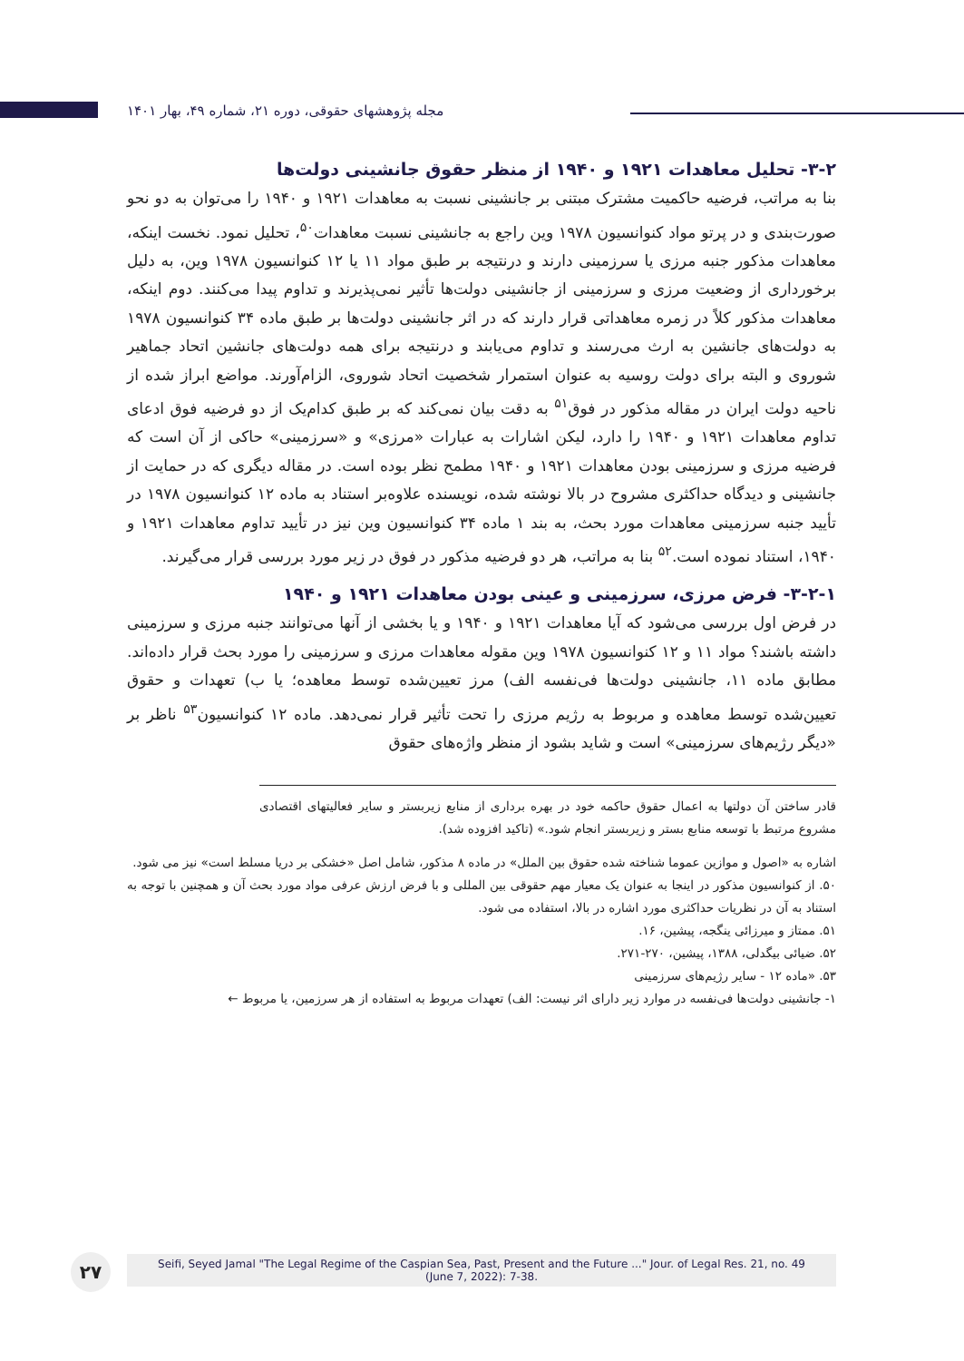مجله پژوهشهای حقوقی، دوره ۲۱، شماره ۴۹، بهار ۱۴۰۱
۳-۲- تحلیل معاهدات ۱۹۲۱ و ۱۹۴۰ از منظر حقوق جانشینی دولت‌ها
بنا به مراتب، فرضیه حاکمیت مشترک مبتنی بر جانشینی نسبت به معاهدات ۱۹۲۱ و ۱۹۴۰ را می‌توان به دو نحو صورت‌بندی و در پرتو مواد کنوانسیون ۱۹۷۸ وین راجع به جانشینی نسبت معاهدات<sup>۵۰</sup>، تحلیل نمود. نخست اینکه، معاهدات مذکور جنبه مرزی یا سرزمینی دارند و درنتیجه بر طبق مواد ۱۱ یا ۱۲ کنوانسیون ۱۹۷۸ وین، به دلیل برخورداری از وضعیت مرزی و سرزمینی از جانشینی دولت‌ها تأثیر نمی‌پذیرند و تداوم پیدا می‌کنند. دوم اینکه، معاهدات مذکور کلاً در زمره معاهداتی قرار دارند که در اثر جانشینی دولت‌ها بر طبق ماده ۳۴ کنوانسیون ۱۹۷۸ به دولت‌های جانشین به ارث می‌رسند و تداوم می‌یابند و درنتیجه برای همه دولت‌های جانشین اتحاد جماهیر شوروی و البته برای دولت روسیه به عنوان استمرار شخصیت اتحاد شوروی، الزام‌آورند. مواضع ابراز شده از ناحیه دولت ایران در مقاله مذکور در فوق<sup>۵۱</sup> به دقت بیان نمی‌کند که بر طبق کدام‌یک از دو فرضیه فوق ادعای تداوم معاهدات ۱۹۲۱ و ۱۹۴۰ را دارد، لیکن اشارات به عبارات «مرزی» و «سرزمینی» حاکی از آن است که فرضیه مرزی و سرزمینی بودن معاهدات ۱۹۲۱ و ۱۹۴۰ مطمح نظر بوده است. در مقاله دیگری که در حمایت از جانشینی و دیدگاه حداکثری مشروح در بالا نوشته شده، نویسنده علاوه‌بر استناد به ماده ۱۲ کنوانسیون ۱۹۷۸ در تأیید جنبه سرزمینی معاهدات مورد بحث، به بند ۱ ماده ۳۴ کنوانسیون وین نیز در تأیید تداوم معاهدات ۱۹۲۱ و ۱۹۴۰، استناد نموده است.<sup>۵۲</sup> بنا به مراتب، هر دو فرضیه مذکور در فوق در زیر مورد بررسی قرار می‌گیرند.
۳-۲-۱- فرض مرزی، سرزمینی و عینی بودن معاهدات ۱۹۲۱ و ۱۹۴۰
در فرض اول بررسی می‌شود که آیا معاهدات ۱۹۲۱ و ۱۹۴۰ و یا بخشی از آنها می‌توانند جنبه مرزی و سرزمینی داشته باشند؟ مواد ۱۱ و ۱۲ کنوانسیون ۱۹۷۸ وین مقوله معاهدات مرزی و سرزمینی را مورد بحث قرار داده‌اند. مطابق ماده ۱۱، جانشینی دولت‌ها فی‌نفسه الف) مرز تعیین‌شده توسط معاهده؛ یا ب) تعهدات و حقوق تعیین‌شده توسط معاهده و مربوط به رژیم مرزی را تحت تأثیر قرار نمی‌دهد. ماده ۱۲ کنوانسیون<sup>۵۳</sup> ناظر بر «دیگر رژیم‌های سرزمینی» است و شاید بشود از منظر واژه‌های حقوق
قادر ساختن آن دولتها به اعمال حقوق حاکمه خود در بهره برداری از منابع زیربستر و سایر فعالیتهای اقتصادی مشروع مرتبط با توسعه منابع بستر و زیربستر انجام شود.» (تاکید افزوده شد).
اشاره به «اصول و موازین عموما شناخته شده حقوق بین الملل» در ماده ۸ مذکور، شامل اصل «خشکی بر دریا مسلط است» نیز می شود.
۵۰. از کنوانسیون مذکور در اینجا به عنوان یک معیار مهم حقوقی بین المللی و با فرض ارزش عرفی مواد مورد بحث آن و همچنین با توجه به استناد به آن در نظریات حداکثری مورد اشاره در بالا، استفاده می شود.
۵۱. ممتاز و میرزائی ینگجه، پیشین، ۱۶.
۵۲. ضیائی بیگدلی، ۱۳۸۸، پیشین، ۲۷۰-۲۷۱.
۵۳. «ماده ۱۲ - سایر رژیم‌های سرزمینی
۱- جانشینی دولت‌ها فی‌نفسه در موارد زیر دارای اثر نیست: الف) تعهدات مربوط به استفاده از هر سرزمین، یا مربوط ←
۲۷
Seifi, Seyed Jamal "The Legal Regime of the Caspian Sea, Past, Present and the Future ..." Jour. of Legal Res. 21, no. 49
(June 7, 2022): 7-38.